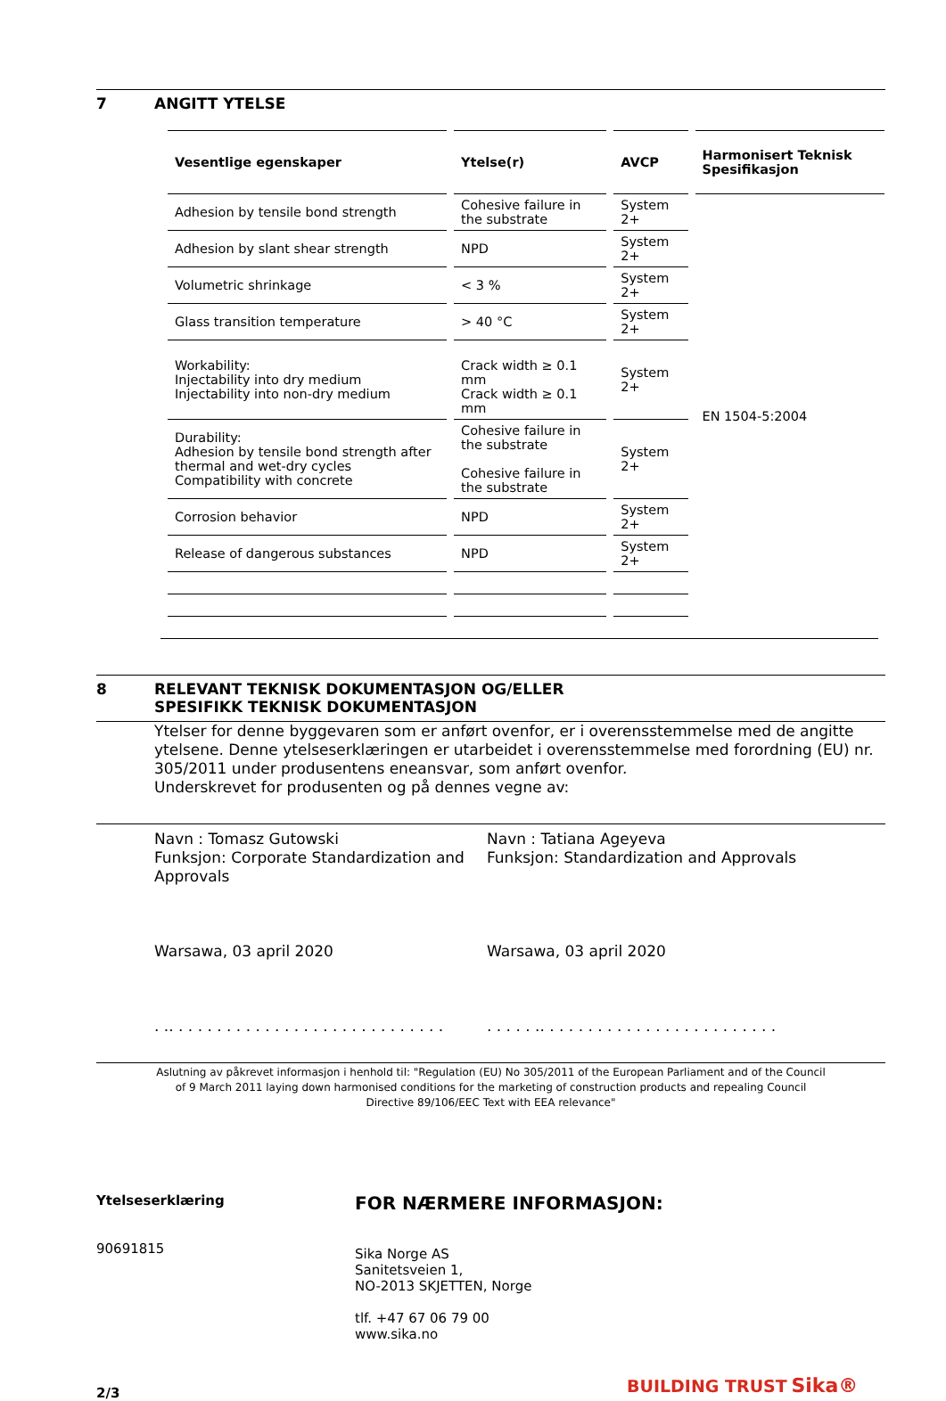7 ANGITT YTELSE
| Vesentlige egenskaper | Ytelse(r) | AVCP | Harmonisert Teknisk Spesifikasjon |
| --- | --- | --- | --- |
| Adhesion by tensile bond strength | Cohesive failure in the substrate | System 2+ | EN 1504-5:2004 |
| Adhesion by slant shear strength | NPD | System 2+ | |
| Volumetric shrinkage | < 3 % | System 2+ | |
| Glass transition temperature | > 40 °C | System 2+ | |
| Workability: Injectability into dry medium Injectability into non-dry medium | Crack width ≥ 0.1 mm Crack width ≥ 0.1 mm | System 2+ | |
| Durability: Adhesion by tensile bond strength after thermal and wet-dry cycles Compatibility with concrete | Cohesive failure in the substrate Cohesive failure in the substrate | System 2+ | |
| Corrosion behavior | NPD | System 2+ | |
| Release of dangerous substances | NPD | System 2+ | |
8 RELEVANT TEKNISK DOKUMENTASJON OG/ELLER
SPESIFIKK TEKNISK DOKUMENTASJON
Ytelser for denne byggevaren som er anført ovenfor, er i overensstemmelse med de angitte ytelsene. Denne ytelseserklæringen er utarbeidet i overensstemmelse med forordning (EU) nr. 305/2011 under produsentens eneansvar, som anført ovenfor.
Underskrevet for produsenten og på dennes vegne av:
Navn : Tomasz Gutowski
Funksjon: Corporate Standardization and Approvals
Warsawa, 03 april 2020
. .. . . . . . . . . . . . . . . . . . . . . . . . . . . . .
Navn : Tatiana Ageyeva
Funksjon: Standardization and Approvals
Warsawa, 03 april 2020
. . . . . .. . . . . . . . . . . . . . . . . . . . . . . . .
Aslutning av påkrevet informasjon i henhold til: "Regulation (EU) No 305/2011 of the European Parliament and of the Council of 9 March 2011 laying down harmonised conditions for the marketing of construction products and repealing Council Directive 89/106/EEC Text with EEA relevance"
Ytelseserklæring
90691815
2/3
FOR NÆRMERE INFORMASJON:
Sika Norge AS
Sanitetsveien 1,
NO-2013 SKJETTEN, Norge
tlf. +47 67 06 79 00
www.sika.no
BUILDING TRUST Sika®